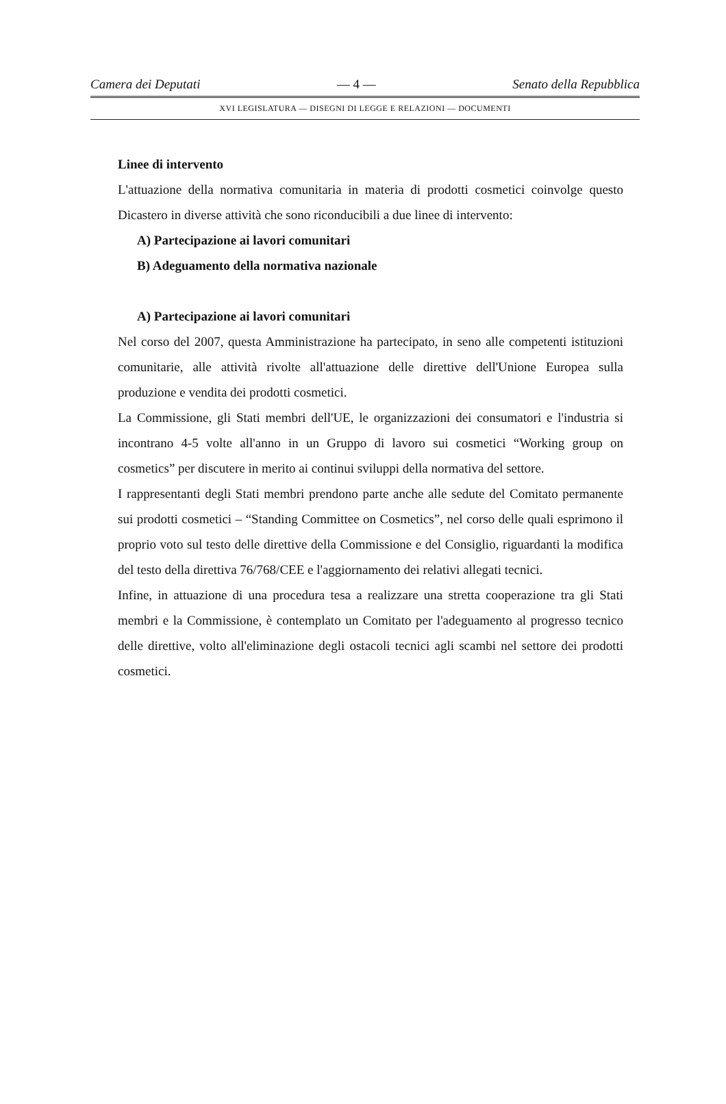Camera dei Deputati — 4 — Senato della Repubblica
XVI LEGISLATURA — DISEGNI DI LEGGE E RELAZIONI — DOCUMENTI
Linee di intervento
L'attuazione della normativa comunitaria in materia di prodotti cosmetici coinvolge questo Dicastero in diverse attività che sono riconducibili a due linee di intervento:
A) Partecipazione ai lavori comunitari
B) Adeguamento della normativa nazionale
A) Partecipazione ai lavori comunitari
Nel corso del 2007, questa Amministrazione ha partecipato, in seno alle competenti istituzioni comunitarie, alle attività rivolte all'attuazione delle direttive dell'Unione Europea sulla produzione e vendita dei prodotti cosmetici.
La Commissione, gli Stati membri dell'UE, le organizzazioni dei consumatori e l'industria si incontrano 4-5 volte all'anno in un Gruppo di lavoro sui cosmetici “Working group on cosmetics” per discutere in merito ai continui sviluppi della normativa del settore.
I rappresentanti degli Stati membri prendono parte anche alle sedute del Comitato permanente sui prodotti cosmetici – “Standing Committee on Cosmetics”, nel corso delle quali esprimono il proprio voto sul testo delle direttive della Commissione e del Consiglio, riguardanti la modifica del testo della direttiva 76/768/CEE e l'aggiornamento dei relativi allegati tecnici.
Infine, in attuazione di una procedura tesa a realizzare una stretta cooperazione tra gli Stati membri e la Commissione, è contemplato un Comitato per l'adeguamento al progresso tecnico delle direttive, volto all'eliminazione degli ostacoli tecnici agli scambi nel settore dei prodotti cosmetici.